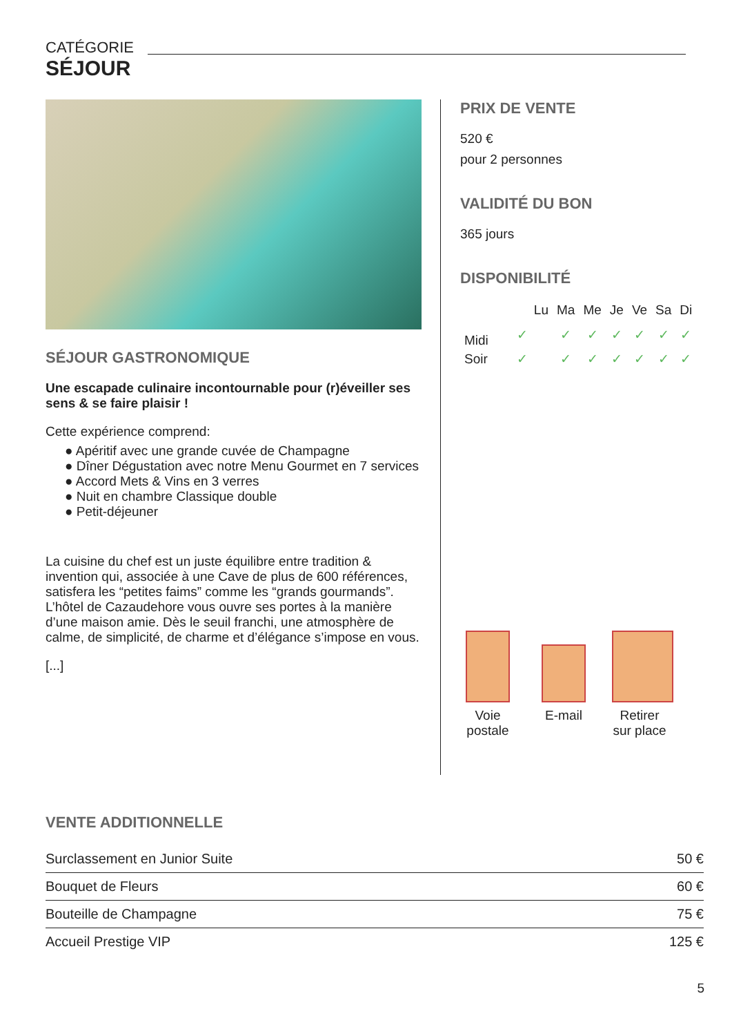CATÉGORIE
SÉJOUR
SÉJOUR GASTRONOMIQUE
Une escapade culinaire incontournable pour (r)éveiller ses sens & se faire plaisir !
Cette expérience comprend:
● Apéritif avec une grande cuvée de Champagne
● Dîner Dégustation avec notre Menu Gourmet en 7 services
● Accord Mets & Vins en 3 verres
● Nuit en chambre Classique double
● Petit-déjeuner
La cuisine du chef est un juste équilibre entre tradition & invention qui, associée à une Cave de plus de 600 références, satisfera les “petites faims” comme les “grands gourmands”.
L’hôtel de Cazaudehore vous ouvre ses portes à la manière d’une maison amie. Dès le seuil franchi, une atmosphère de calme, de simplicité, de charme et d’élégance s’impose en vous.
[...]
PRIX DE VENTE
520 €
pour 2 personnes
VALIDITÉ DU BON
365 jours
DISPONIBILITÉ
| | Lu | Ma | Me | Je | Ve | Sa | Di |
| --- | --- | --- | --- | --- | --- | --- | --- |
| Midi | ✓ | ✓ | ✓ | ✓ | ✓ | ✓ | ✓ |
| Soir | ✓ | ✓ | ✓ | ✓ | ✓ | ✓ | ✓ |
Voie postale
E-mail Retirer sur place
VENTE ADDITIONNELLE
| Surclassement en Junior Suite | 50 € |
| Bouquet de Fleurs | 60 € |
| Bouteille de Champagne | 75 € |
| Accueil Prestige VIP | 125 € |
5